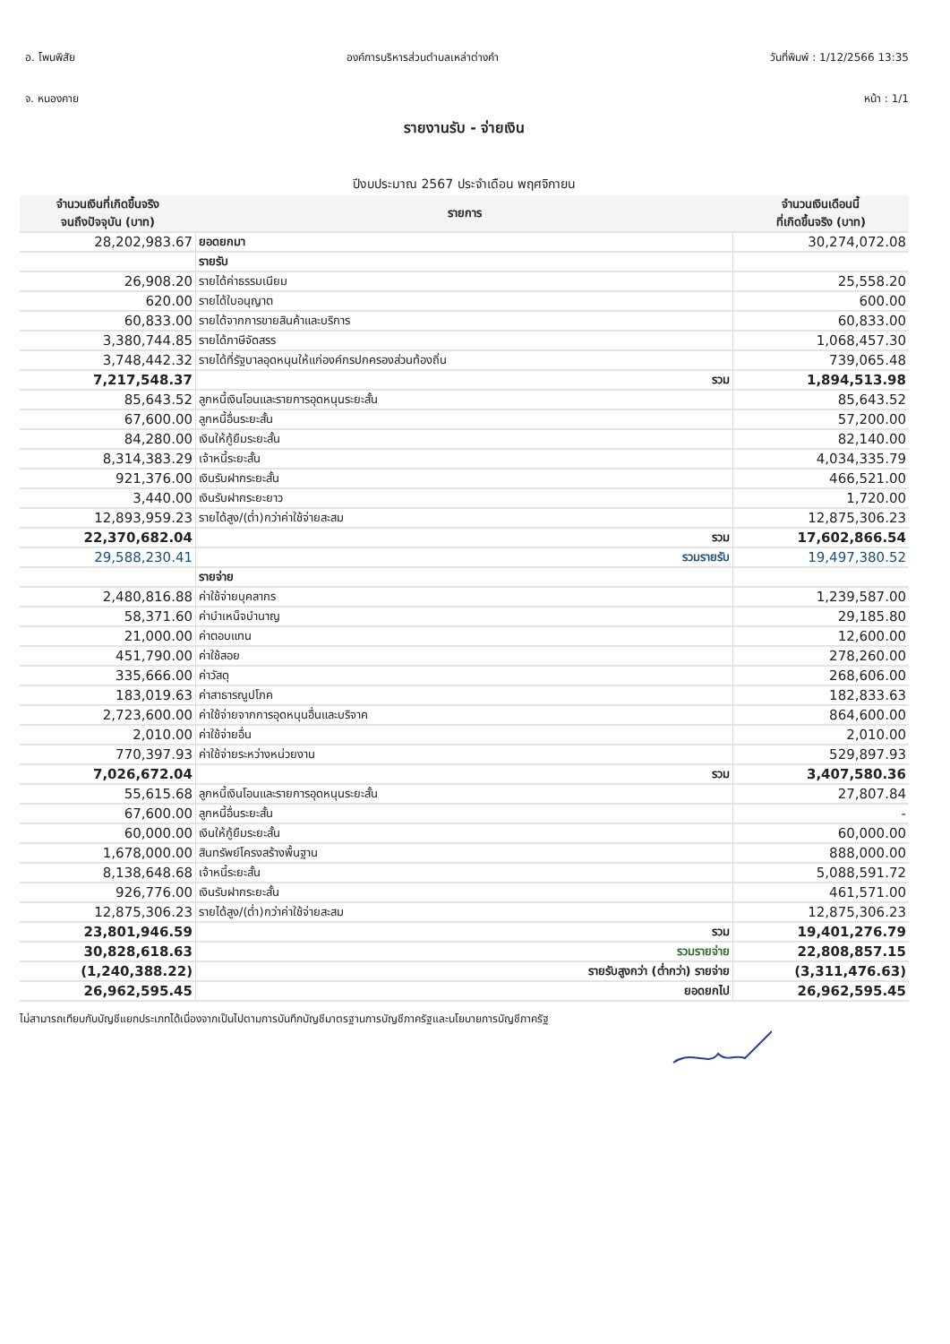อ. โพนพิสัย องค์การบริหารส่วนตำบลเหล่าต่างคำ
วันที่พิมพ์ : 1/12/2566 13:35
จ. หนองคาย หน้า : 1/1
รายงานรับ - จ่ายเงิน
ปีงบประมาณ 2567 ประจำเดือน พฤศจิกายน
| จำนวนเงินที่เกิดขึ้นจริง จนถึงปัจจุบัน (บาท) | รายการ | จำนวนเงินเดือนนี้ ที่เกิดขึ้นจริง (บาท) |
| --- | --- | --- |
| 28,202,983.67 | ยอดยกมา | 30,274,072.08 |
| | รายรับ | |
| 26,908.20 | รายได้ค่าธรรมเนียม | 25,558.20 |
| 620.00 | รายได้ใบอนุญาต | 600.00 |
| 60,833.00 | รายได้จากการขายสินค้าและบริการ | 60,833.00 |
| 3,380,744.85 | รายได้ภาษีจัดสรร | 1,068,457.30 |
| 3,748,442.32 | รายได้ที่รัฐบาลอุดหนุนให้แก่องค์กรปกครองส่วนท้องถิ่น | 739,065.48 |
| 7,217,548.37 | รวม | 1,894,513.98 |
| 85,643.52 | ลูกหนี้เงินโอนและรายการอุดหนุนระยะสั้น | 85,643.52 |
| 67,600.00 | ลูกหนี้อื่นระยะสั้น | 57,200.00 |
| 84,280.00 | เงินให้กู้ยืมระยะสั้น | 82,140.00 |
| 8,314,383.29 | เจ้าหนี้ระยะสั้น | 4,034,335.79 |
| 921,376.00 | เงินรับฝากระยะสั้น | 466,521.00 |
| 3,440.00 | เงินรับฝากระยะยาว | 1,720.00 |
| 12,893,959.23 | รายได้สูง/(ต่ำ)กว่าค่าใช้จ่ายสะสม | 12,875,306.23 |
| 22,370,682.04 | รวม | 17,602,866.54 |
| 29,588,230.41 | รวมรายรับ | 19,497,380.52 |
| | รายจ่าย | |
| 2,480,816.88 | ค่าใช้จ่ายบุคลากร | 1,239,587.00 |
| 58,371.60 | ค่าบำเหน็จบำนาญ | 29,185.80 |
| 21,000.00 | ค่าตอบแทน | 12,600.00 |
| 451,790.00 | ค่าใช้สอย | 278,260.00 |
| 335,666.00 | ค่าวัสดุ | 268,606.00 |
| 183,019.63 | ค่าสาธารณูปโภค | 182,833.63 |
| 2,723,600.00 | ค่าใช้จ่ายจากการอุดหนุนอื่นและบริจาค | 864,600.00 |
| 2,010.00 | ค่าใช้จ่ายอื่น | 2,010.00 |
| 770,397.93 | ค่าใช้จ่ายระหว่างหน่วยงาน | 529,897.93 |
| 7,026,672.04 | รวม | 3,407,580.36 |
| 55,615.68 | ลูกหนี้เงินโอนและรายการอุดหนุนระยะสั้น | 27,807.84 |
| 67,600.00 | ลูกหนี้อื่นระยะสั้น | - |
| 60,000.00 | เงินให้กู้ยืมระยะสั้น | 60,000.00 |
| 1,678,000.00 | สินทรัพย์โครงสร้างพื้นฐาน | 888,000.00 |
| 8,138,648.68 | เจ้าหนี้ระยะสั้น | 5,088,591.72 |
| 926,776.00 | เงินรับฝากระยะสั้น | 461,571.00 |
| 12,875,306.23 | รายได้สูง/(ต่ำ)กว่าค่าใช้จ่ายสะสม | 12,875,306.23 |
| 23,801,946.59 | รวม | 19,401,276.79 |
| 30,828,618.63 | รวมรายจ่าย | 22,808,857.15 |
| (1,240,388.22) | รายรับสูงกว่า (ต่ำกว่า) รายจ่าย | (3,311,476.63) |
| 26,962,595.45 | ยอดยกไป | 26,962,595.45 |
ไม่สามารถเทียบกับบัญชีแยกประเภทได้เนื่องจากเป็นไปตามการบันทึกบัญชีมาตรฐานการบัญชีภาครัฐและนโยบายการบัญชีภาครัฐ